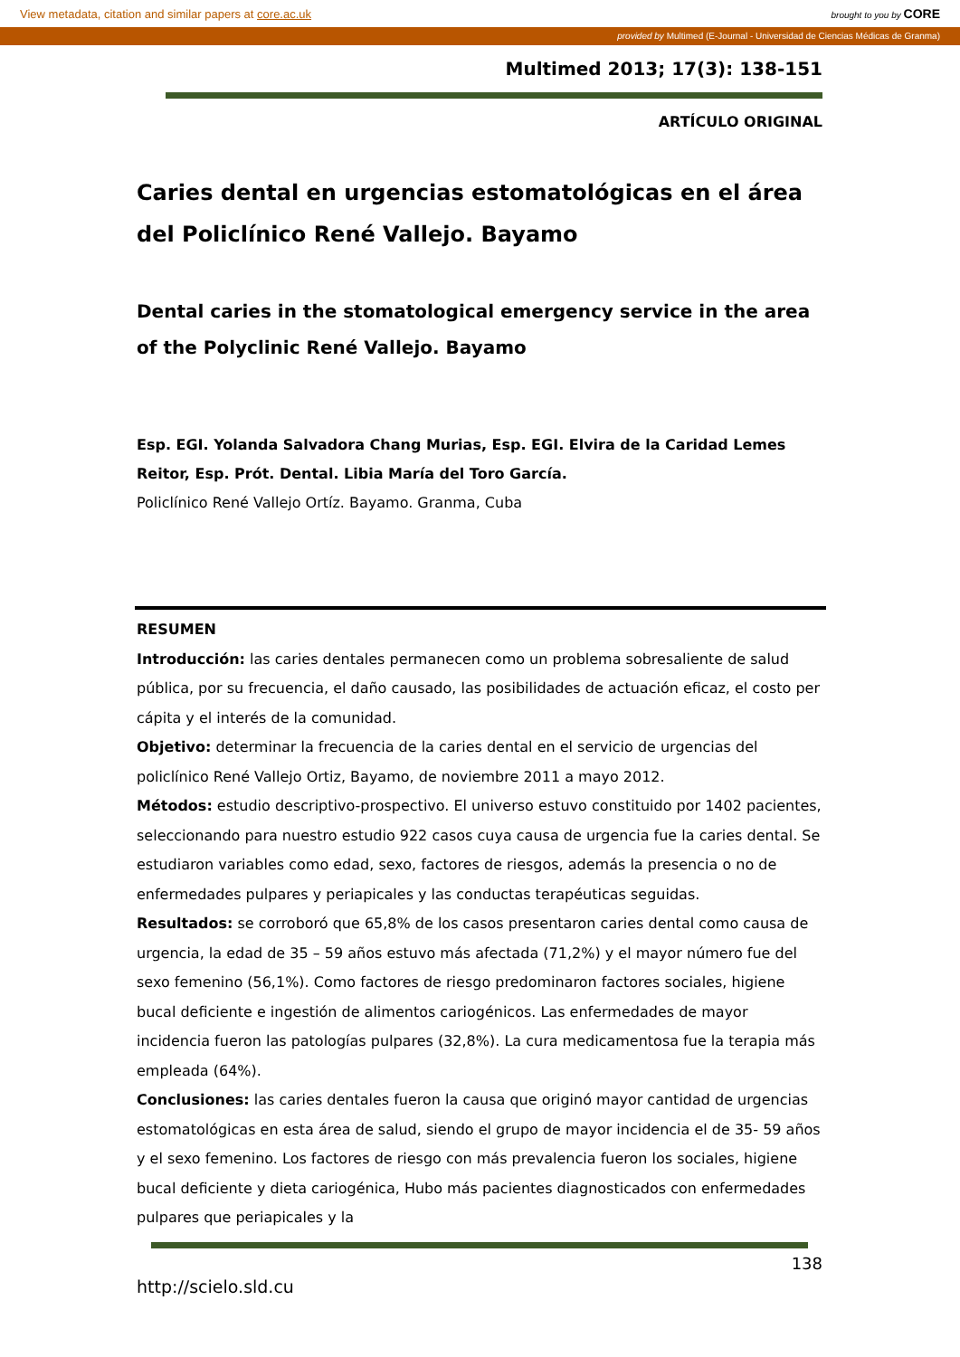View metadata, citation and similar papers at core.ac.uk brought to you by CORE
provided by Multimed (E-Journal - Universidad de Ciencias Médicas de Granma)
Multimed 2013; 17(3): 138-151
ARTÍCULO ORIGINAL
Caries dental en urgencias estomatológicas en el área del Policlínico René Vallejo. Bayamo
Dental caries in the stomatological emergency service in the area of the Polyclinic René Vallejo. Bayamo
Esp. EGI. Yolanda Salvadora Chang Murias, Esp. EGI. Elvira de la Caridad Lemes Reitor, Esp. Prót. Dental. Libia María del Toro García.
Policlínico René Vallejo Ortíz. Bayamo. Granma, Cuba
RESUMEN
Introducción: las caries dentales permanecen como un problema sobresaliente de salud pública, por su frecuencia, el daño causado, las posibilidades de actuación eficaz, el costo per cápita y el interés de la comunidad.
Objetivo: determinar la frecuencia de la caries dental en el servicio de urgencias del policlínico René Vallejo Ortiz, Bayamo, de noviembre 2011 a mayo 2012.
Métodos: estudio descriptivo-prospectivo. El universo estuvo constituido por 1402 pacientes, seleccionando para nuestro estudio 922 casos cuya causa de urgencia fue la caries dental. Se estudiaron variables como edad, sexo, factores de riesgos, además la presencia o no de enfermedades pulpares y periapicales y las conductas terapéuticas seguidas.
Resultados: se corroboró que 65,8% de los casos presentaron caries dental como causa de urgencia, la edad de 35 – 59 años estuvo más afectada (71,2%) y el mayor número fue del sexo femenino (56,1%). Como factores de riesgo predominaron factores sociales, higiene bucal deficiente e ingestión de alimentos cariogénicos. Las enfermedades de mayor incidencia fueron las patologías pulpares (32,8%). La cura medicamentosa fue la terapia más empleada (64%).
Conclusiones: las caries dentales fueron la causa que originó mayor cantidad de urgencias estomatológicas en esta área de salud, siendo el grupo de mayor incidencia el de 35- 59 años y el sexo femenino. Los factores de riesgo con más prevalencia fueron los sociales, higiene bucal deficiente y dieta cariogénica, Hubo más pacientes diagnosticados con enfermedades pulpares que periapicales y la
138
http://scielo.sld.cu